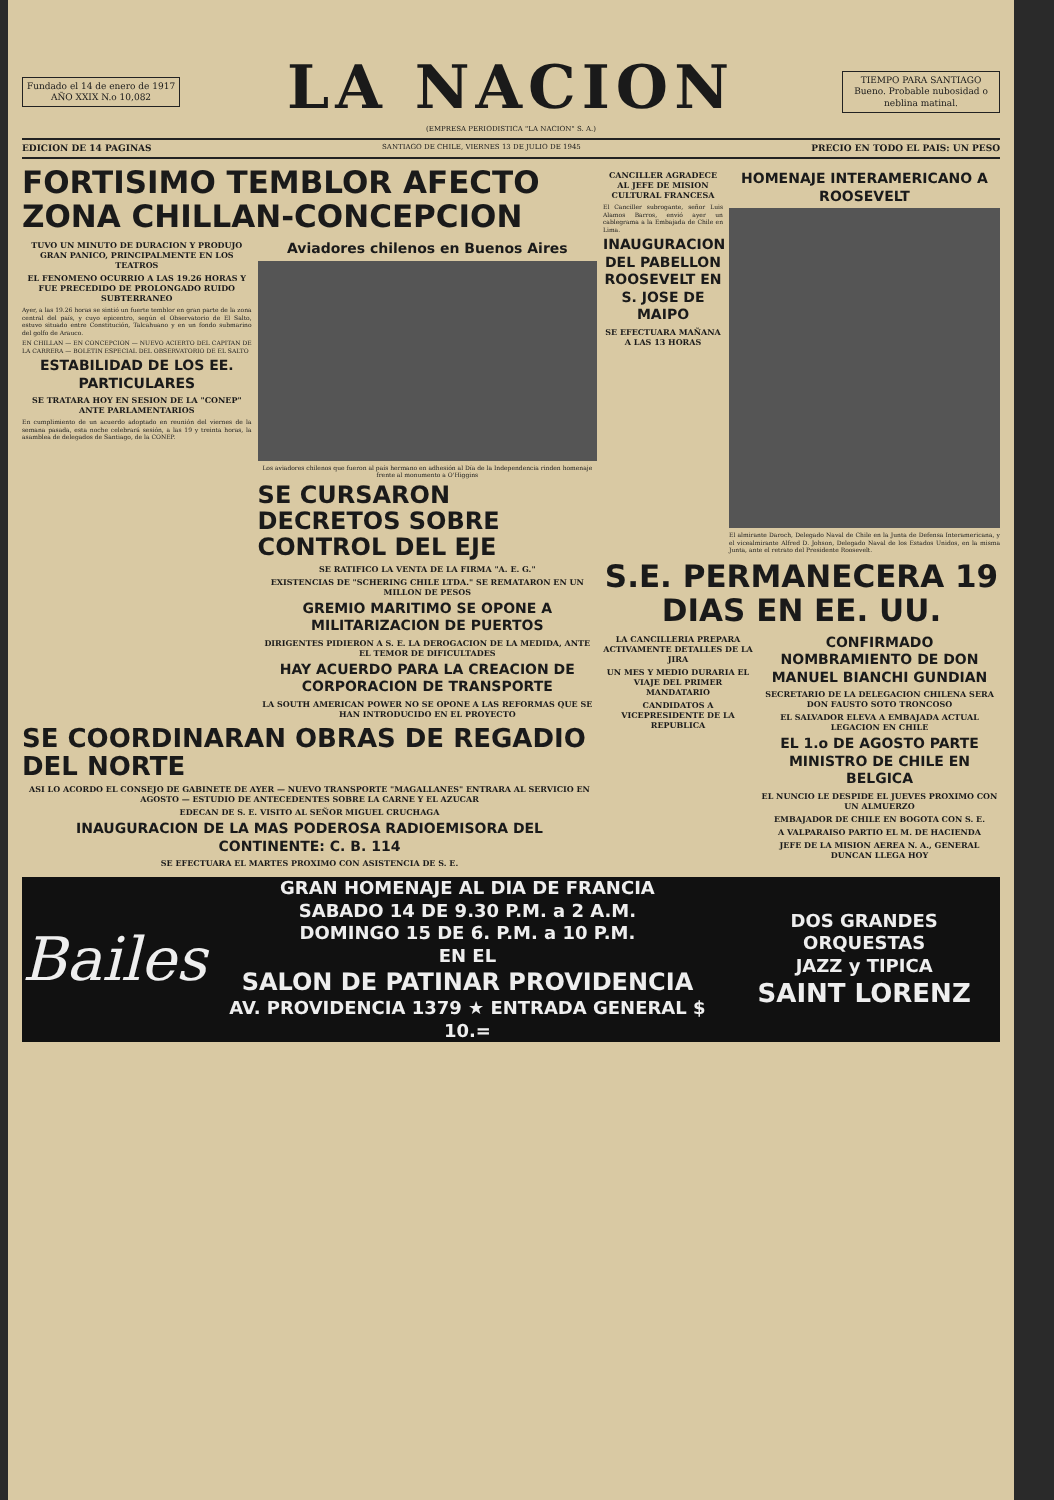Fundado el 14 de enero de 1917
AÑO XXIX N.o 10,082
LA NACION
(EMPRESA PERIODISTICA "LA NACION" S. A.)
TIEMPO PARA SANTIAGO
Bueno. Probable nubosidad o neblina matinal.
EDICION DE 14 PAGINAS SANTIAGO DE CHILE, VIERNES 13 DE JULIO DE 1945 PRECIO EN TODO EL PAIS: UN PESO
FORTISIMO TEMBLOR AFECTO ZONA CHILLAN-CONCEPCION
TUVO UN MINUTO DE DURACION Y PRODUJO GRAN PANICO, PRINCIPALMENTE EN LOS TEATROS
EL FENOMENO OCURRIO A LAS 19.26 HORAS Y FUE PRECEDIDO DE PROLONGADO RUIDO SUBTERRANEO
Ayer, a las 19.26 horas se sintió un fuerte temblor en gran parte de la zona central del país, y cuyo epicentro, según el Observatorio de El Salto, estuvo situado entre Constitución, Talcahuano y en un fondo submarino del golfo de Arauco.
EN CHILLAN — EN CONCEPCION — NUEVO ACIERTO DEL CAPITAN DE LA CARRERA — BOLETIN ESPECIAL DEL OBSERVATORIO DE EL SALTO
ESTABILIDAD DE LOS EE. PARTICULARES
SE TRATARA HOY EN SESION DE LA "CONEP" ANTE PARLAMENTARIOS
En cumplimiento de un acuerdo adoptado en reunión del viernes de la semana pasada, esta noche celebrará sesión, a las 19 y treinta horas, la asamblea de delegados de Santiago, de la CONEP.
Aviadores chilenos en Buenos Aires
Los aviadores chilenos que fueron al país hermano en adhesión al Día de la Independencia rinden homenaje frente al monumento a O'Higgins
SE CURSARON DECRETOS SOBRE CONTROL DEL EJE
SE RATIFICO LA VENTA DE LA FIRMA "A. E. G."
EXISTENCIAS DE "SCHERING CHILE LTDA." SE REMATARON EN UN MILLON DE PESOS
GREMIO MARITIMO SE OPONE A MILITARIZACION DE PUERTOS
DIRIGENTES PIDIERON A S. E. LA DEROGACION DE LA MEDIDA, ANTE EL TEMOR DE DIFICULTADES
HAY ACUERDO PARA LA CREACION DE CORPORACION DE TRANSPORTE
LA SOUTH AMERICAN POWER NO SE OPONE A LAS REFORMAS QUE SE HAN INTRODUCIDO EN EL PROYECTO
SE COORDINARAN OBRAS DE REGADIO DEL NORTE
ASI LO ACORDO EL CONSEJO DE GABINETE DE AYER — NUEVO TRANSPORTE "MAGALLANES" ENTRARA AL SERVICIO EN AGOSTO — ESTUDIO DE ANTECEDENTES SOBRE LA CARNE Y EL AZUCAR
EDECAN DE S. E. VISITO AL SEÑOR MIGUEL CRUCHAGA
INAUGURACION DE LA MAS PODEROSA RADIOEMISORA DEL CONTINENTE: C. B. 114
SE EFECTUARA EL MARTES PROXIMO CON ASISTENCIA DE S. E.
CANCILLER AGRADECE AL JEFE DE MISION CULTURAL FRANCESA
El Canciller subrogante, señor Luis Alamos Barros, envió ayer un cablegrama a la Embajada de Chile en Lima.
INAUGURACION DEL PABELLON ROOSEVELT EN S. JOSE DE MAIPO
SE EFECTUARA MAÑANA A LAS 13 HORAS
HOMENAJE INTERAMERICANO A ROOSEVELT
El almirante Daroch, Delegado Naval de Chile en la Junta de Defensa Interamericana, y el vicealmirante Alfred D. Johson, Delegado Naval de los Estados Unidos, en la misma Junta, ante el retrato del Presidente Roosevelt.
S.E. PERMANECERA 19 DIAS EN EE. UU.
LA CANCILLERIA PREPARA ACTIVAMENTE DETALLES DE LA JIRA
UN MES Y MEDIO DURARIA EL VIAJE DEL PRIMER MANDATARIO
CANDIDATOS A VICEPRESIDENTE DE LA REPUBLICA
CONFIRMADO NOMBRAMIENTO DE DON MANUEL BIANCHI GUNDIAN
SECRETARIO DE LA DELEGACION CHILENA SERA DON FAUSTO SOTO TRONCOSO
EL SALVADOR ELEVA A EMBAJADA ACTUAL LEGACION EN CHILE
EL 1.o DE AGOSTO PARTE MINISTRO DE CHILE EN BELGICA
EL NUNCIO LE DESPIDE EL JUEVES PROXIMO CON UN ALMUERZO
EMBAJADOR DE CHILE EN BOGOTA CON S. E.
A VALPARAISO PARTIO EL M. DE HACIENDA
JEFE DE LA MISION AEREA N. A., GENERAL DUNCAN LLEGA HOY
Bailes
GRAN HOMENAJE AL DIA DE FRANCIA
SABADO 14 DE 9.30 P.M. a 2 A.M.
DOMINGO 15 DE 6. P.M. a 10 P.M.
EN EL
SALON DE PATINAR PROVIDENCIA
AV. PROVIDENCIA 1379 ★ ENTRADA GENERAL $ 10.=
DOS GRANDES ORQUESTAS
JAZZ y TIPICA
SAINT LORENZ